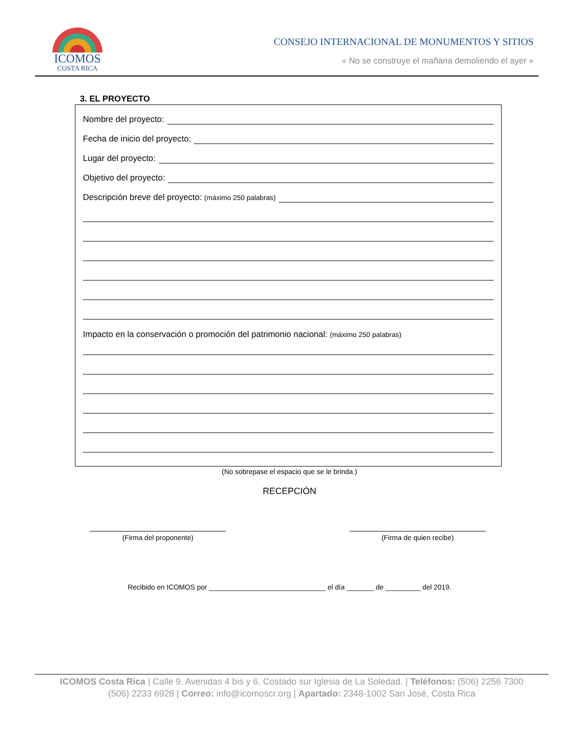ICOMOS
COSTA RICA
CONSEJO INTERNACIONAL DE MONUMENTOS Y SITIOS
« No se construye el mañana demoliendo el ayer »
3. EL PROYECTO
Nombre del proyecto:
Fecha de inicio del proyecto:
Lugar del proyecto:
Objetivo del proyecto:
Descripción breve del proyecto: (máximo 250 palabras)
Impacto en la conservación o promoción del patrimonio nacional: (máximo 250 palabras)
(No sobrepase el espacio que se le brinda.)
RECEPCIÓN
(Firma del proponente) (Firma de quien recibe)
Recibido en ICOMOS por ______________________________ el día _______ de _________ del 2019.
ICOMOS Costa Rica | Calle 9. Avenidas 4 bis y 6. Costado sur Iglesia de La Soledad. | Teléfonos: (506) 2256 7300
(506) 2233 6928 | Correo: info@icomoscr.org | Apartado: 2348-1002 San José, Costa Rica